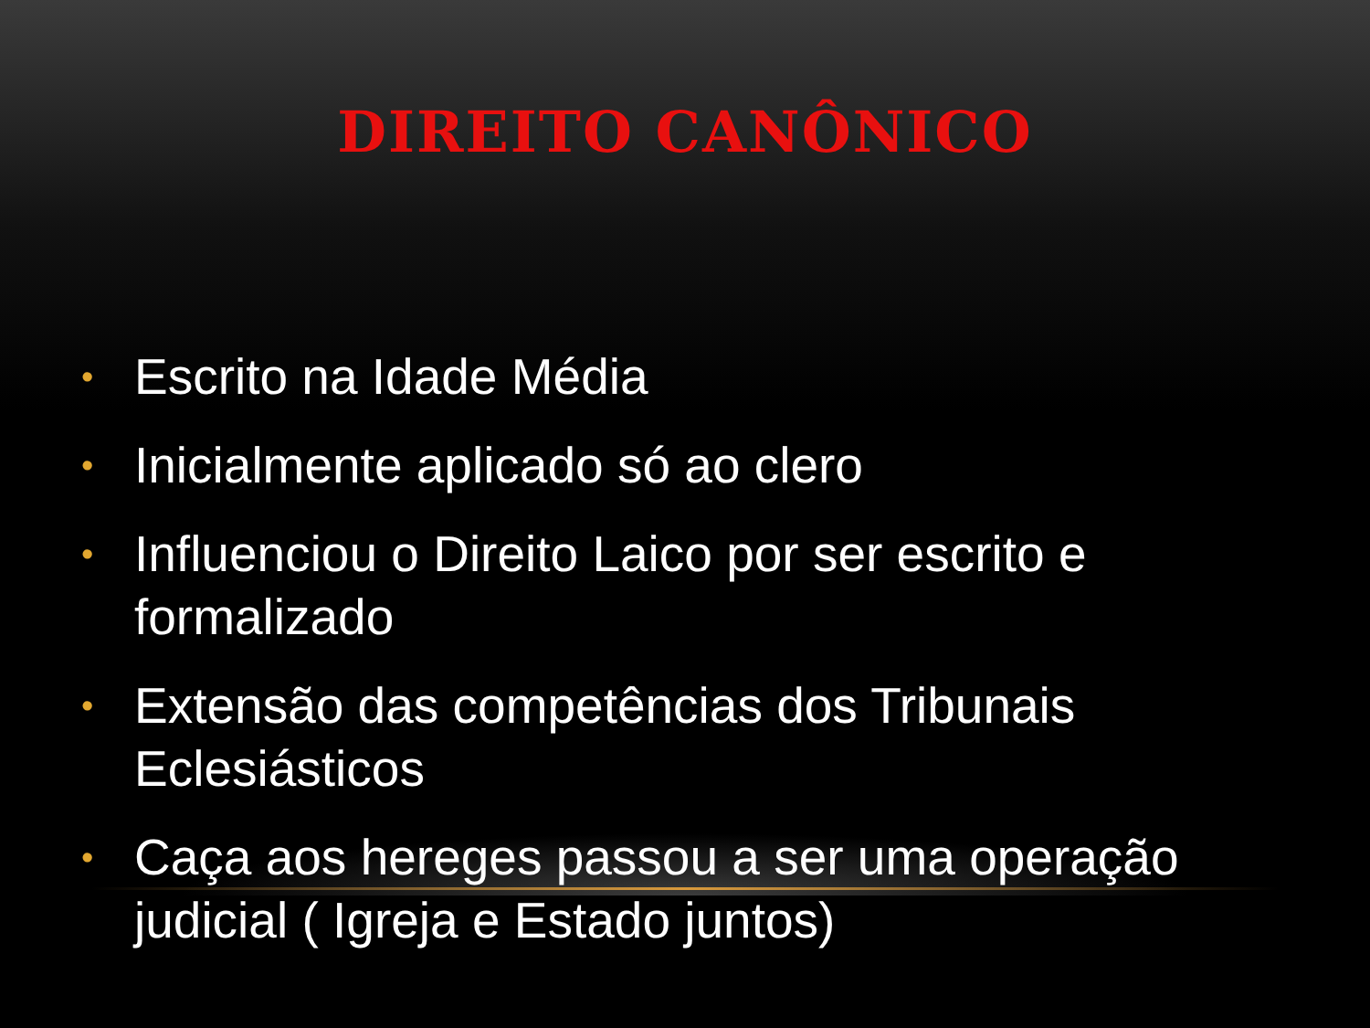DIREITO CANÔNICO
• Escrito na Idade Média
• Inicialmente aplicado só ao clero
• Influenciou o Direito Laico por ser escrito e formalizado
• Extensão das competências dos Tribunais Eclesiásticos
• Caça aos hereges passou a ser uma operação judicial ( Igreja e Estado juntos)